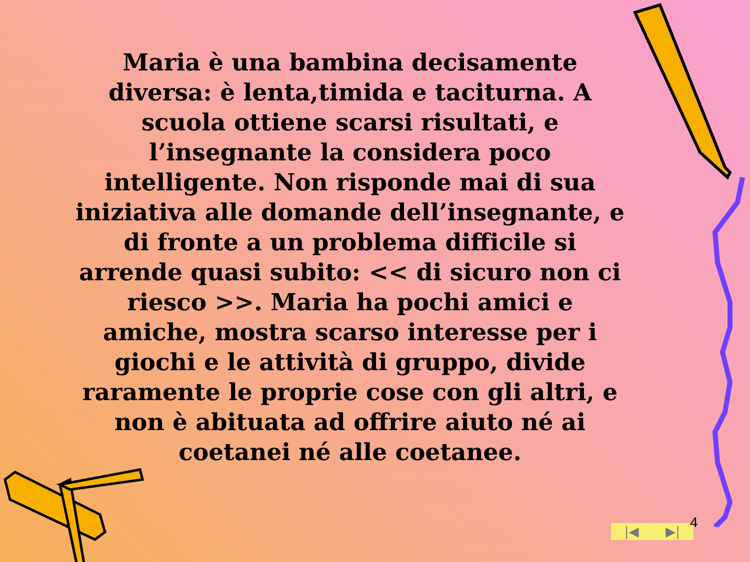Maria è una bambina decisamente diversa: è lenta,timida e taciturna. A scuola ottiene scarsi risultati, e l’insegnante la considera poco intelligente. Non risponde mai di sua iniziativa alle domande dell’insegnante, e di fronte a un problema difficile si arrende quasi subito: << di sicuro non ci riesco >>. Maria ha pochi amici e amiche, mostra scarso interesse per i giochi e le attività di gruppo, divide raramente le proprie cose con gli altri, e non è abituata ad offrire aiuto né ai coetanei né alle coetanee.
|◀ ▶| 4